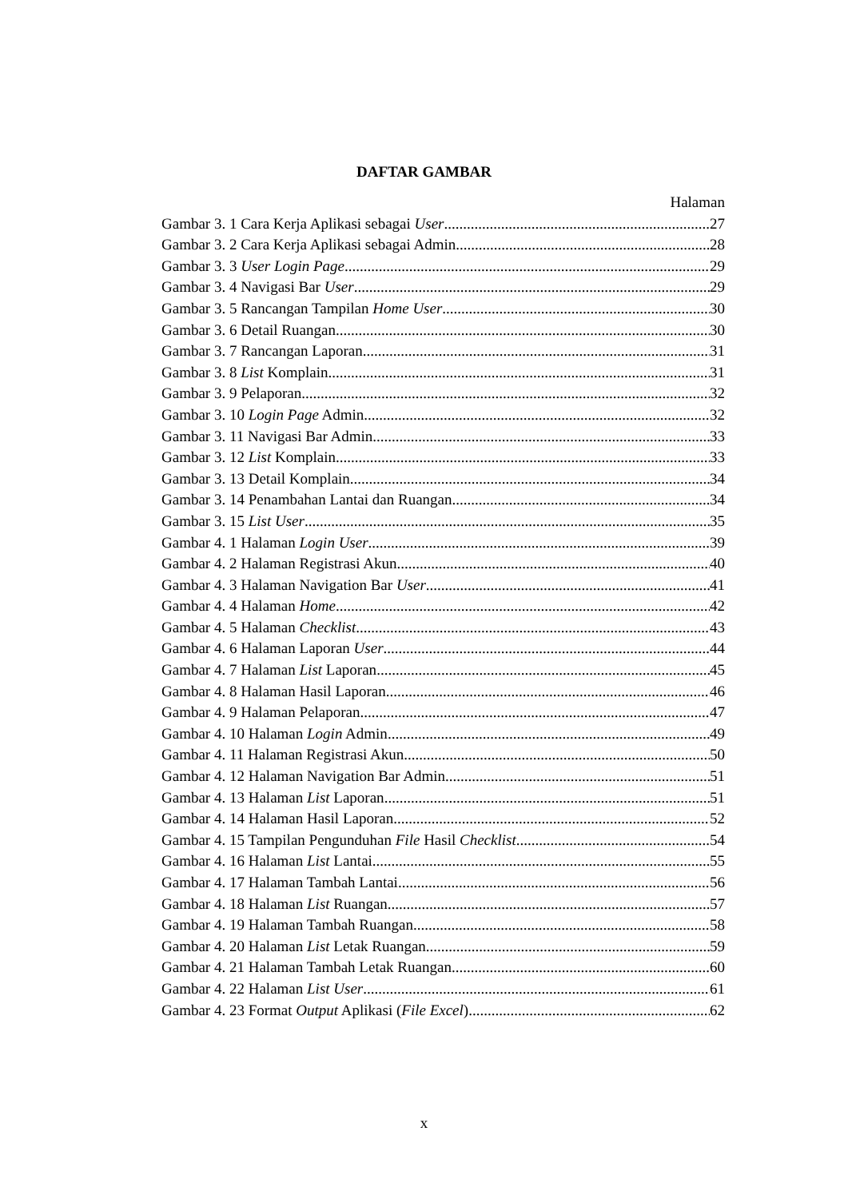DAFTAR GAMBAR
Halaman
Gambar 3. 1 Cara Kerja Aplikasi sebagai User 27
Gambar 3. 2 Cara Kerja Aplikasi sebagai Admin 28
Gambar 3. 3 User Login Page 29
Gambar 3. 4 Navigasi Bar User 29
Gambar 3. 5 Rancangan Tampilan Home User 30
Gambar 3. 6 Detail Ruangan 30
Gambar 3. 7 Rancangan Laporan 31
Gambar 3. 8 List Komplain 31
Gambar 3. 9 Pelaporan 32
Gambar 3. 10 Login Page Admin 32
Gambar 3. 11 Navigasi Bar Admin 33
Gambar 3. 12 List Komplain 33
Gambar 3. 13 Detail Komplain 34
Gambar 3. 14 Penambahan Lantai dan Ruangan 34
Gambar 3. 15 List User 35
Gambar 4. 1 Halaman Login User 39
Gambar 4. 2 Halaman Registrasi Akun 40
Gambar 4. 3 Halaman Navigation Bar User 41
Gambar 4. 4 Halaman Home 42
Gambar 4. 5 Halaman Checklist 43
Gambar 4. 6 Halaman Laporan User 44
Gambar 4. 7 Halaman List Laporan 45
Gambar 4. 8 Halaman Hasil Laporan 46
Gambar 4. 9 Halaman Pelaporan 47
Gambar 4. 10 Halaman Login Admin 49
Gambar 4. 11 Halaman Registrasi Akun 50
Gambar 4. 12 Halaman Navigation Bar Admin 51
Gambar 4. 13 Halaman List Laporan 51
Gambar 4. 14 Halaman Hasil Laporan 52
Gambar 4. 15 Tampilan Pengunduhan File Hasil Checklist 54
Gambar 4. 16 Halaman List Lantai 55
Gambar 4. 17 Halaman Tambah Lantai 56
Gambar 4. 18 Halaman List Ruangan 57
Gambar 4. 19 Halaman Tambah Ruangan 58
Gambar 4. 20 Halaman List Letak Ruangan 59
Gambar 4. 21 Halaman Tambah Letak Ruangan 60
Gambar 4. 22 Halaman List User 61
Gambar 4. 23 Format Output Aplikasi (File Excel) 62
x